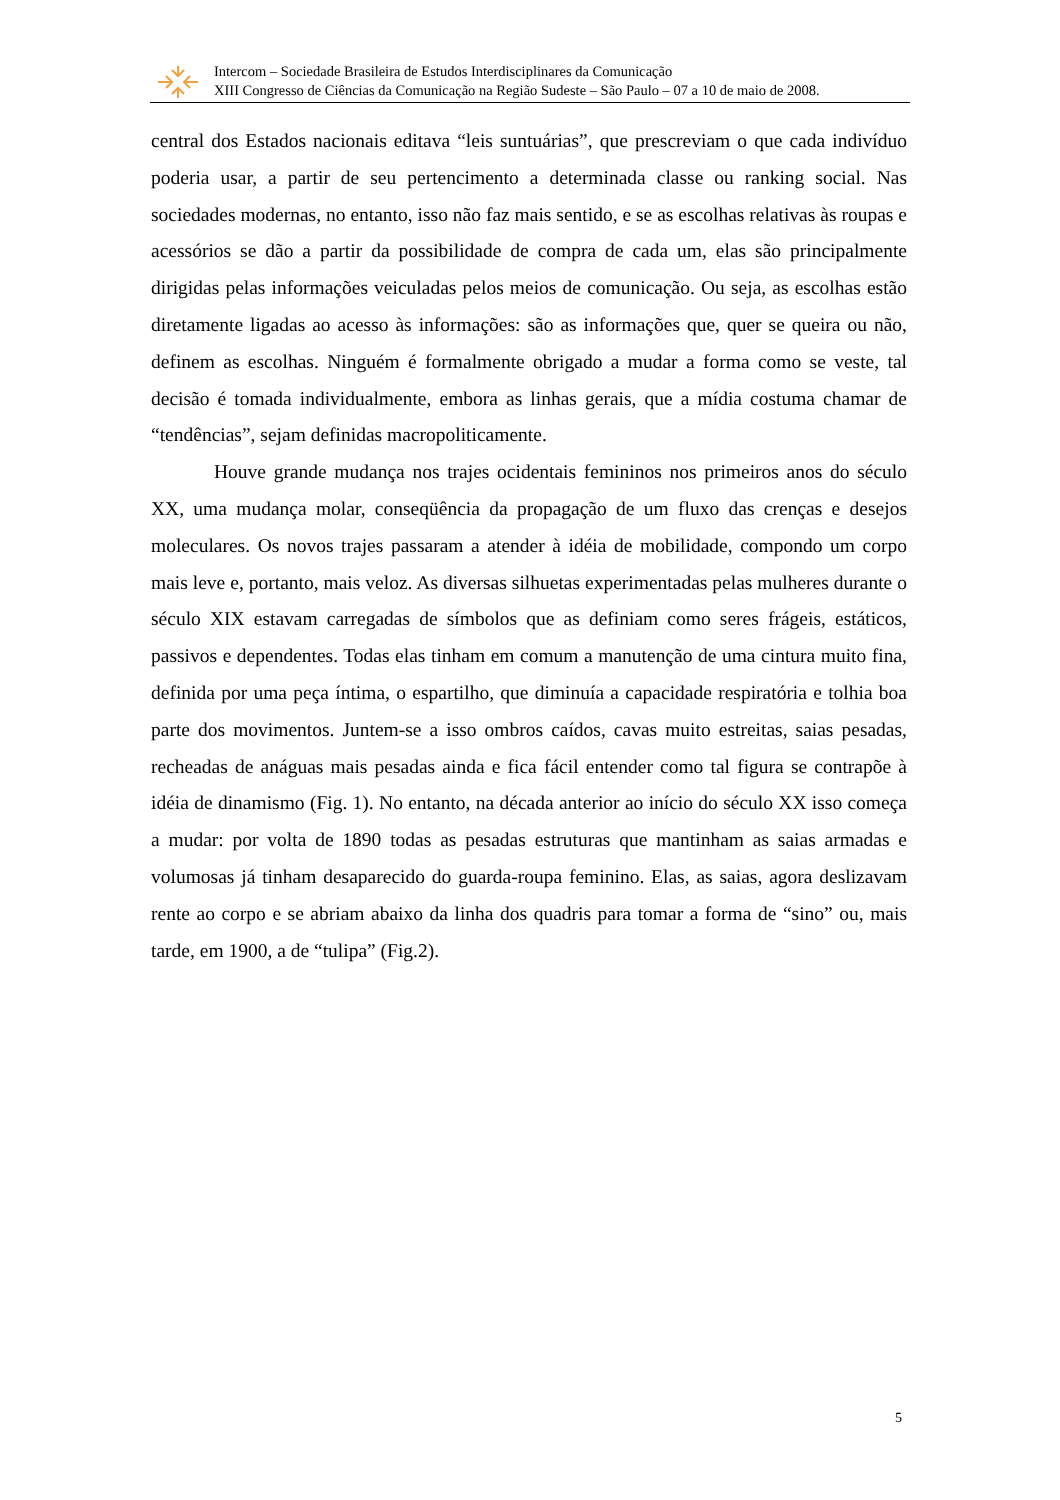Intercom – Sociedade Brasileira de Estudos Interdisciplinares da Comunicação
XIII Congresso de Ciências da Comunicação na Região Sudeste – São Paulo – 07 a 10 de maio de 2008.
central dos Estados nacionais editava “leis suntuárias”, que prescreviam o que cada indivíduo poderia usar, a partir de seu pertencimento a determinada classe ou ranking social. Nas sociedades modernas, no entanto, isso não faz mais sentido, e se as escolhas relativas às roupas e acessórios se dão a partir da possibilidade de compra de cada um, elas são principalmente dirigidas pelas informações veiculadas pelos meios de comunicação. Ou seja, as escolhas estão diretamente ligadas ao acesso às informações: são as informações que, quer se queira ou não, definem as escolhas. Ninguém é formalmente obrigado a mudar a forma como se veste, tal decisão é tomada individualmente, embora as linhas gerais, que a mídia costuma chamar de “tendências”, sejam definidas macropoliticamente.
Houve grande mudança nos trajes ocidentais femininos nos primeiros anos do século XX, uma mudança molar, conseqüência da propagação de um fluxo das crenças e desejos moleculares. Os novos trajes passaram a atender à idéia de mobilidade, compondo um corpo mais leve e, portanto, mais veloz. As diversas silhuetas experimentadas pelas mulheres durante o século XIX estavam carregadas de símbolos que as definiam como seres frágeis, estáticos, passivos e dependentes. Todas elas tinham em comum a manutenção de uma cintura muito fina, definida por uma peça íntima, o espartilho, que diminuía a capacidade respiratória e tolhia boa parte dos movimentos. Juntem-se a isso ombros caídos, cavas muito estreitas, saias pesadas, recheadas de anáguas mais pesadas ainda e fica fácil entender como tal figura se contrapõe à idéia de dinamismo (Fig. 1). No entanto, na década anterior ao início do século XX isso começa a mudar: por volta de 1890 todas as pesadas estruturas que mantinham as saias armadas e volumosas já tinham desaparecido do guarda-roupa feminino. Elas, as saias, agora deslizavam rente ao corpo e se abriam abaixo da linha dos quadris para tomar a forma de “sino” ou, mais tarde, em 1900, a de “tulipa” (Fig.2).
5